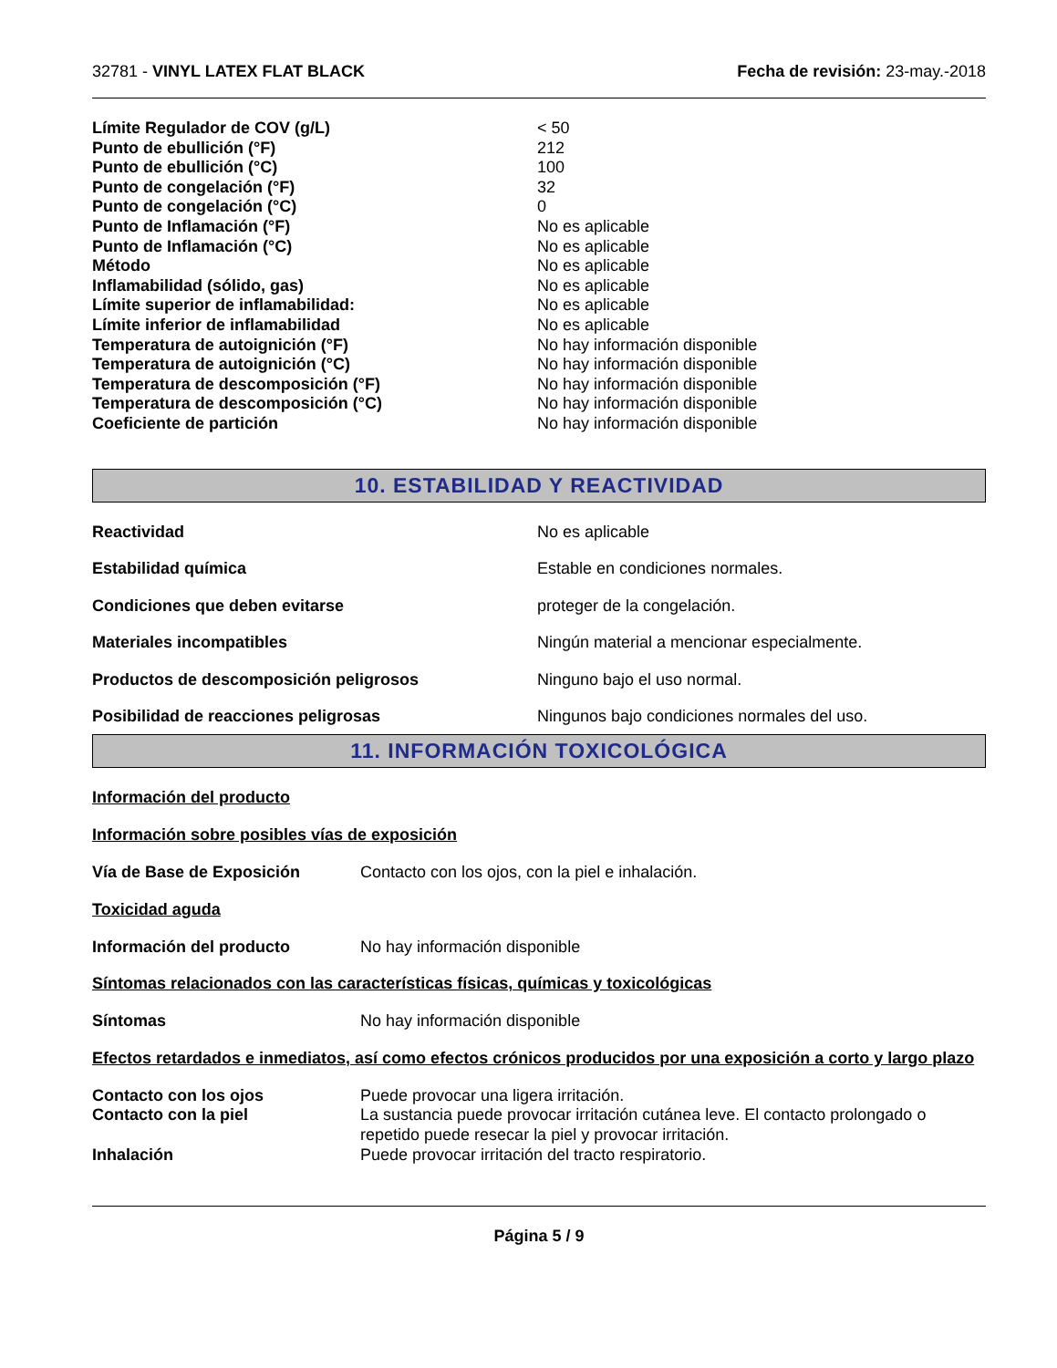32781 - VINYL LATEX FLAT BLACK Fecha de revisión: 23-may.-2018
| Límite Regulador de COV (g/L) | < 50 |
| Punto de ebullición (°F) | 212 |
| Punto de ebullición (°C) | 100 |
| Punto de congelación (°F) | 32 |
| Punto de congelación (°C) | 0 |
| Punto de Inflamación (°F) | No es aplicable |
| Punto de Inflamación (°C) | No es aplicable |
| Método | No es aplicable |
| Inflamabilidad (sólido, gas) | No es aplicable |
| Límite superior de inflamabilidad: | No es aplicable |
| Límite inferior de inflamabilidad | No es aplicable |
| Temperatura de autoignición (°F) | No hay información disponible |
| Temperatura de autoignición (°C) | No hay información disponible |
| Temperatura de descomposición (°F) | No hay información disponible |
| Temperatura de descomposición (°C) | No hay información disponible |
| Coeficiente de partición | No hay información disponible |
10. ESTABILIDAD Y REACTIVIDAD
| Reactividad | No es aplicable |
| Estabilidad química | Estable en condiciones normales. |
| Condiciones que deben evitarse | proteger de la congelación. |
| Materiales incompatibles | Ningún material a mencionar especialmente. |
| Productos de descomposición peligrosos | Ninguno bajo el uso normal. |
| Posibilidad de reacciones peligrosas | Ningunos bajo condiciones normales del uso. |
11. INFORMACIÓN TOXICOLÓGICA
Información del producto
Información sobre posibles vías de exposición
| Vía de Base de Exposición | Contacto con los ojos, con la piel e inhalación. |
Toxicidad aguda
| Información del producto | No hay información disponible |
Síntomas relacionados con las características físicas, químicas y toxicológicas
| Síntomas | No hay información disponible |
Efectos retardados e inmediatos, así como efectos crónicos producidos por una exposición a corto y largo plazo
| Contacto con los ojos | Puede provocar una ligera irritación. |
| Contacto con la piel | La sustancia puede provocar irritación cutánea leve. El contacto prolongado o repetido puede resecar la piel y provocar irritación. |
| Inhalación | Puede provocar irritación del tracto respiratorio. |
Página 5 / 9